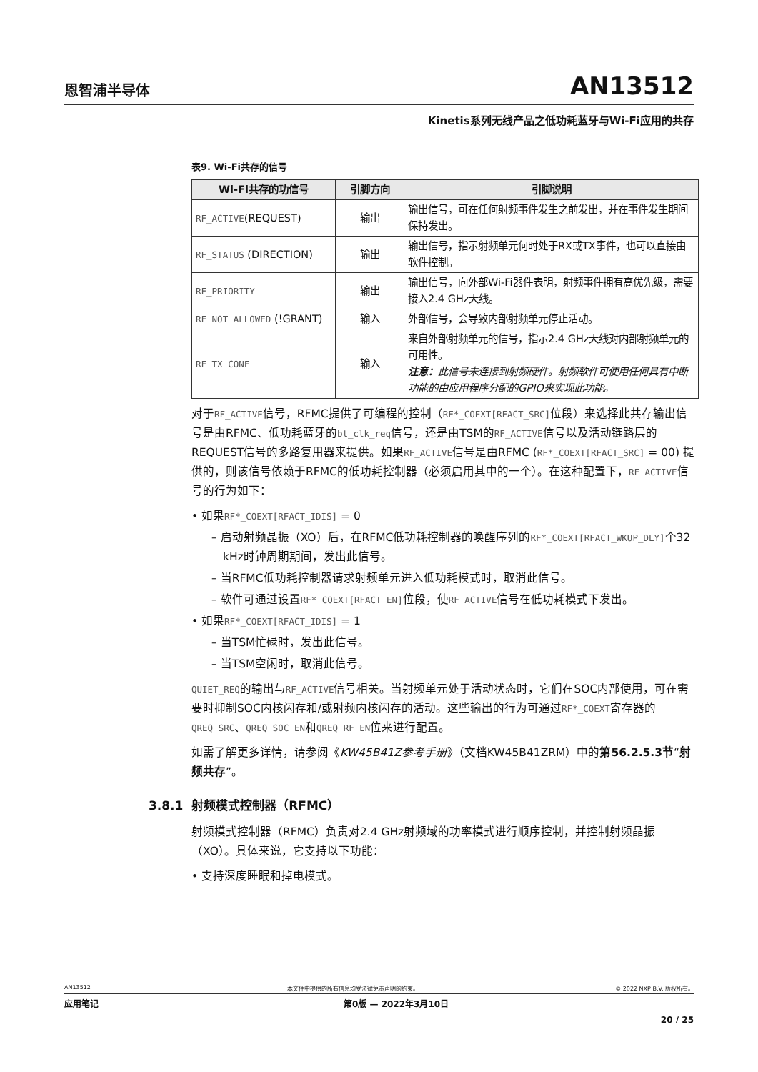恩智浦半导体 AN13512
Kinetis系列无线产品之低功耗蓝牙与Wi-Fi应用的共存
表9. Wi-Fi共存的信号
| Wi-Fi共存的功信号 | 引脚方向 | 引脚说明 |
| --- | --- | --- |
| RF_ACTIVE (REQUEST) | 输出 | 输出信号，可在任何射频事件发生之前发出，并在事件发生期间保持发出。 |
| RF_STATUS (DIRECTION) | 输出 | 输出信号，指示射频单元何时处于RX或TX事件，也可以直接由软件控制。 |
| RF_PRIORITY | 输出 | 输出信号，向外部Wi-Fi器件表明，射频事件拥有高优先级，需要接入2.4 GHz天线。 |
| RF_NOT_ALLOWED (!GRANT) | 输入 | 外部信号，会导致内部射频单元停止活动。 |
| RF_TX_CONF | 输入 | 来自外部射频单元的信号，指示2.4 GHz天线对内部射频单元的可用性。 注意： 此信号未连接到射频硬件。射频软件可使用任何具有中断功能的由应用程序分配的GPIO来实现此功能。 |
对于RF_ACTIVE信号，RFMC提供了可编程的控制（RF*_COEXT[RFACT_SRC] 位段）来选择此共存输出信号是由RFMC、低功耗蓝牙的bt_clk_req信号，还是由TSM的RF_ACTIVE信号以及活动链路层的REQUEST信号的多路复用器来提供。如果RF_ACTIVE信号是由RFMC (RF*_COEXT[RFACT_SRC] = 00) 提供的，则该信号依赖于RFMC的低功耗控制器（必须启用其中的一个）。在这种配置下，RF_ACTIVE信号的行为如下：
• 如果RF*_COEXT[RFACT_IDIS] = 0
– 启动射频晶振（XO）后，在RFMC低功耗控制器的唤醒序列的RF*_COEXT[RFACT_WKUP_DLY] 个32 kHz时钟周期期间，发出此信号。
– 当RFMC低功耗控制器请求射频单元进入低功耗模式时，取消此信号。
– 软件可通过设置RF*_COEXT[RFACT_EN] 位段，使RF_ACTIVE信号在低功耗模式下发出。
• 如果RF*_COEXT[RFACT_IDIS] = 1
– 当TSM忙碌时，发出此信号。
– 当TSM空闲时，取消此信号。
QUIET_REQ的输出与RF_ACTIVE信号相关。当射频单元处于活动状态时，它们在SOC内部使用，可在需要时抑制SOC内核闪存和/或射频内核闪存的活动。这些输出的行为可通过RF*_COEXT寄存器的QREQ_SRC、QREQ_SOC_EN和QREQ_RF_EN位来进行配置。
如需了解更多详情，请参阅《KW45B41Z参考手册》（文档KW45B41ZRM）中的第56.2.5.3节“射频共存”。
3.8.1 射频模式控制器（RFMC）
射频模式控制器（RFMC）负责对2.4 GHz射频域的功率模式进行顺序控制，并控制射频晶振（XO）。具体来说，它支持以下功能：
• 支持深度睡眠和掉电模式。
AN13512 本文件中提供的所有信息均受法律免责声明的约束。 © 2022 NXP B.V. 版权所有。
应用笔记 第0版 — 2022年3月10日
20 / 25